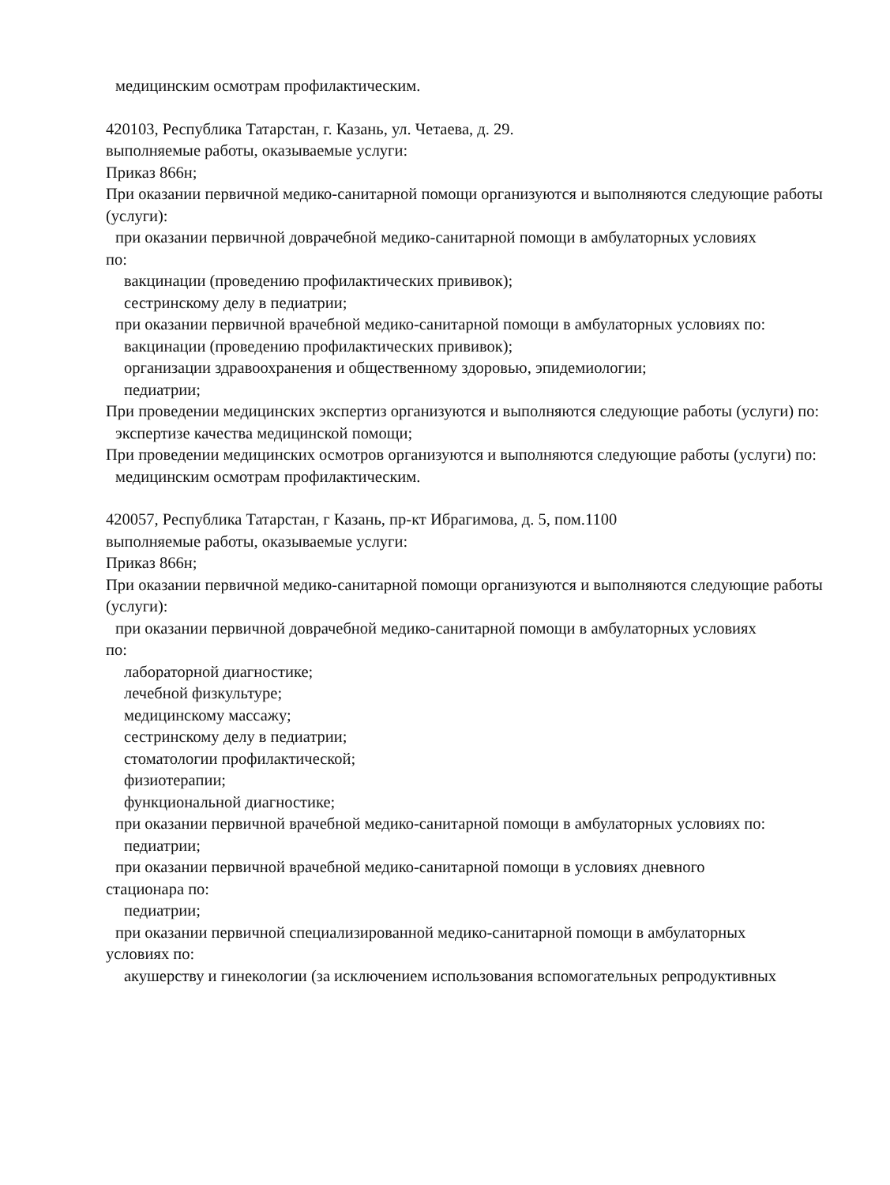медицинским осмотрам профилактическим.
420103, Республика Татарстан, г. Казань, ул. Четаева, д. 29.
выполняемые работы, оказываемые услуги:
Приказ 866н;
При оказании первичной медико-санитарной помощи организуются и выполняются следующие работы (услуги):
при оказании первичной доврачебной медико-санитарной помощи в амбулаторных условиях
по:
вакцинации (проведению профилактических прививок);
сестринскому делу в педиатрии;
при оказании первичной врачебной медико-санитарной помощи в амбулаторных условиях по:
вакцинации (проведению профилактических прививок);
организации здравоохранения и общественному здоровью, эпидемиологии;
педиатрии;
При проведении медицинских экспертиз организуются и выполняются следующие работы (услуги) по:
экспертизе качества медицинской помощи;
При проведении медицинских осмотров организуются и выполняются следующие работы (услуги) по:
медицинским осмотрам профилактическим.
420057, Республика Татарстан, г Казань, пр-кт Ибрагимова, д. 5, пом.1100
выполняемые работы, оказываемые услуги:
Приказ 866н;
При оказании первичной медико-санитарной помощи организуются и выполняются следующие работы (услуги):
при оказании первичной доврачебной медико-санитарной помощи в амбулаторных условиях
по:
лабораторной диагностике;
лечебной физкультуре;
медицинскому массажу;
сестринскому делу в педиатрии;
стоматологии профилактической;
физиотерапии;
функциональной диагностике;
при оказании первичной врачебной медико-санитарной помощи в амбулаторных условиях по:
педиатрии;
при оказании первичной врачебной медико-санитарной помощи в условиях дневного
стационара по:
педиатрии;
при оказании первичной специализированной медико-санитарной помощи в амбулаторных
условиях по:
акушерству и гинекологии (за исключением использования вспомогательных репродуктивных